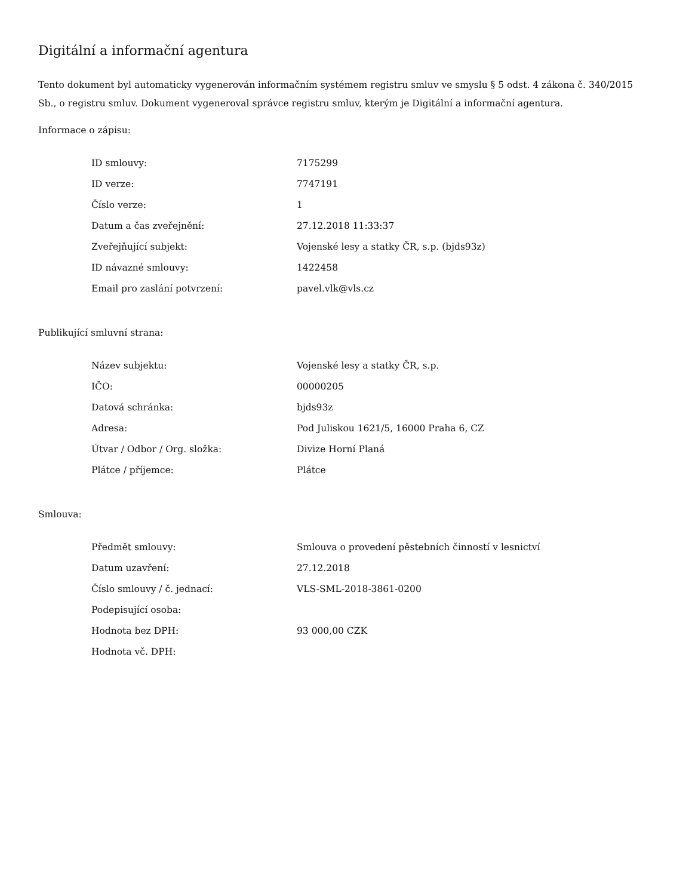Digitální a informační agentura
Tento dokument byl automaticky vygenerován informačním systémem registru smluv ve smyslu § 5 odst. 4 zákona č. 340/2015 Sb., o registru smluv. Dokument vygeneroval správce registru smluv, kterým je Digitální a informační agentura.
Informace o zápisu:
| ID smlouvy: | 7175299 |
| ID verze: | 7747191 |
| Číslo verze: | 1 |
| Datum a čas zveřejnění: | 27.12.2018 11:33:37 |
| Zveřejňující subjekt: | Vojenské lesy a statky ČR, s.p. (bjds93z) |
| ID návazné smlouvy: | 1422458 |
| Email pro zaslání potvrzení: | pavel.vlk@vls.cz |
Publikující smluvní strana:
| Název subjektu: | Vojenské lesy a statky ČR, s.p. |
| IČO: | 00000205 |
| Datová schránka: | bjds93z |
| Adresa: | Pod Juliskou 1621/5, 16000 Praha 6, CZ |
| Útvar / Odbor / Org. složka: | Divize Horní Planá |
| Plátce / příjemce: | Plátce |
Smlouva:
| Předmět smlouvy: | Smlouva o provedení pěstebních činností v lesnictví |
| Datum uzavření: | 27.12.2018 |
| Číslo smlouvy / č. jednací: | VLS-SML-2018-3861-0200 |
| Podepisující osoba: | |
| Hodnota bez DPH: | 93 000,00 CZK |
| Hodnota vč. DPH: | |